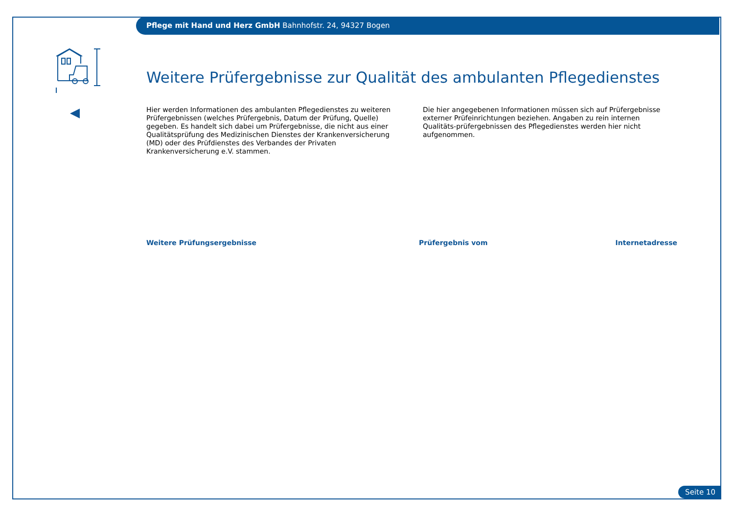Pflege mit Hand und Herz GmbH Bahnhofstr. 24, 94327 Bogen
Weitere Prüfergebnisse zur Qualität des ambulanten Pflegedienstes
Hier werden Informationen des ambulanten Pflegedienstes zu weiteren Prüfergebnissen (welches Prüfergebnis, Datum der Prüfung, Quelle) gegeben. Es handelt sich dabei um Prüfergebnisse, die nicht aus einer Qualitätsprüfung des Medizinischen Dienstes der Krankenversicherung (MD) oder des Prüfdienstes des Verbandes der Privaten Krankenversicherung e.V. stammen.
Die hier angegebenen Informationen müssen sich auf Prüfergebnisse externer Prüfeinrichtungen beziehen. Angaben zu rein internen Qualitäts-prüfergebnissen des Pflegedienstes werden hier nicht aufgenommen.
| Weitere Prüfungsergebnisse | Prüfergebnis vom | Internetadresse |
| --- | --- | --- |
Seite 10